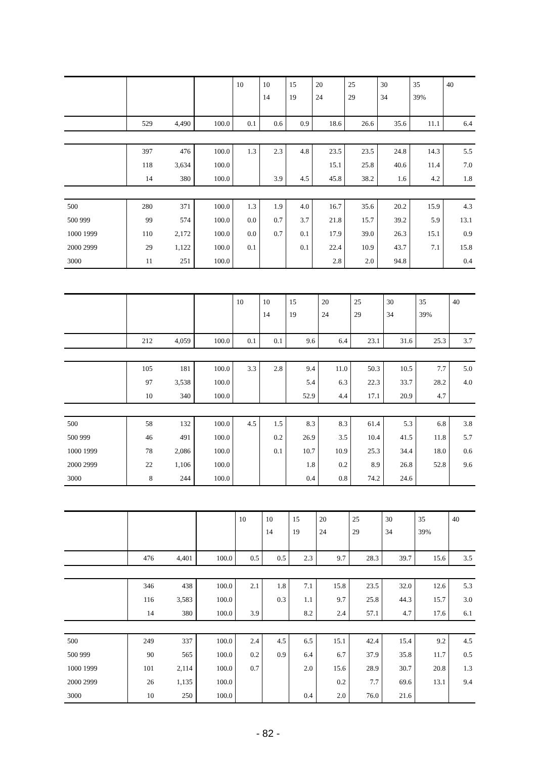| | | | | 10 | 10 14 | 15 19 | 20 24 | 25 29 | 30 34 | 35 39% | 40 |
| | 529 | 4,490 | 100.0 | 0.1 | 0.6 | 0.9 | 18.6 | 26.6 | 35.6 | 11.1 | 6.4 |
| | 397 | 476 | 100.0 | 1.3 | 2.3 | 4.8 | 23.5 | 23.5 | 24.8 | 14.3 | 5.5 |
| | 118 | 3,634 | 100.0 | | | | 15.1 | 25.8 | 40.6 | 11.4 | 7.0 |
| | 14 | 380 | 100.0 | | 3.9 | 4.5 | 45.8 | 38.2 | 1.6 | 4.2 | 1.8 |
| 500 | 280 | 371 | 100.0 | 1.3 | 1.9 | 4.0 | 16.7 | 35.6 | 20.2 | 15.9 | 4.3 |
| 500 999 | 99 | 574 | 100.0 | 0.0 | 0.7 | 3.7 | 21.8 | 15.7 | 39.2 | 5.9 | 13.1 |
| 1000 1999 | 110 | 2,172 | 100.0 | 0.0 | 0.7 | 0.1 | 17.9 | 39.0 | 26.3 | 15.1 | 0.9 |
| 2000 2999 | 29 | 1,122 | 100.0 | 0.1 | | 0.1 | 22.4 | 10.9 | 43.7 | 7.1 | 15.8 |
| 3000 | 11 | 251 | 100.0 | | | | 2.8 | 2.0 | 94.8 | | 0.4 |
| | | | | 10 | 10 14 | 15 19 | 20 24 | 25 29 | 30 34 | 35 39% | 40 |
| | 212 | 4,059 | 100.0 | 0.1 | 0.1 | 9.6 | 6.4 | 23.1 | 31.6 | 25.3 | 3.7 |
| | 105 | 181 | 100.0 | 3.3 | 2.8 | 9.4 | 11.0 | 50.3 | 10.5 | 7.7 | 5.0 |
| | 97 | 3,538 | 100.0 | | | 5.4 | 6.3 | 22.3 | 33.7 | 28.2 | 4.0 |
| | 10 | 340 | 100.0 | | | 52.9 | 4.4 | 17.1 | 20.9 | 4.7 | |
| 500 | 58 | 132 | 100.0 | 4.5 | 1.5 | 8.3 | 8.3 | 61.4 | 5.3 | 6.8 | 3.8 |
| 500 999 | 46 | 491 | 100.0 | | 0.2 | 26.9 | 3.5 | 10.4 | 41.5 | 11.8 | 5.7 |
| 1000 1999 | 78 | 2,086 | 100.0 | | 0.1 | 10.7 | 10.9 | 25.3 | 34.4 | 18.0 | 0.6 |
| 2000 2999 | 22 | 1,106 | 100.0 | | | 1.8 | 0.2 | 8.9 | 26.8 | 52.8 | 9.6 |
| 3000 | 8 | 244 | 100.0 | | | 0.4 | 0.8 | 74.2 | 24.6 | | |
| | | | | 10 | 10 14 | 15 19 | 20 24 | 25 29 | 30 34 | 35 39% | 40 |
| | 476 | 4,401 | 100.0 | 0.5 | 0.5 | 2.3 | 9.7 | 28.3 | 39.7 | 15.6 | 3.5 |
| | 346 | 438 | 100.0 | 2.1 | 1.8 | 7.1 | 15.8 | 23.5 | 32.0 | 12.6 | 5.3 |
| | 116 | 3,583 | 100.0 | | 0.3 | 1.1 | 9.7 | 25.8 | 44.3 | 15.7 | 3.0 |
| | 14 | 380 | 100.0 | 3.9 | | 8.2 | 2.4 | 57.1 | 4.7 | 17.6 | 6.1 |
| 500 | 249 | 337 | 100.0 | 2.4 | 4.5 | 6.5 | 15.1 | 42.4 | 15.4 | 9.2 | 4.5 |
| 500 999 | 90 | 565 | 100.0 | 0.2 | 0.9 | 6.4 | 6.7 | 37.9 | 35.8 | 11.7 | 0.5 |
| 1000 1999 | 101 | 2,114 | 100.0 | 0.7 | | 2.0 | 15.6 | 28.9 | 30.7 | 20.8 | 1.3 |
| 2000 2999 | 26 | 1,135 | 100.0 | | | | 0.2 | 7.7 | 69.6 | 13.1 | 9.4 |
| 3000 | 10 | 250 | 100.0 | | | 0.4 | 2.0 | 76.0 | 21.6 | | |
- 82 -